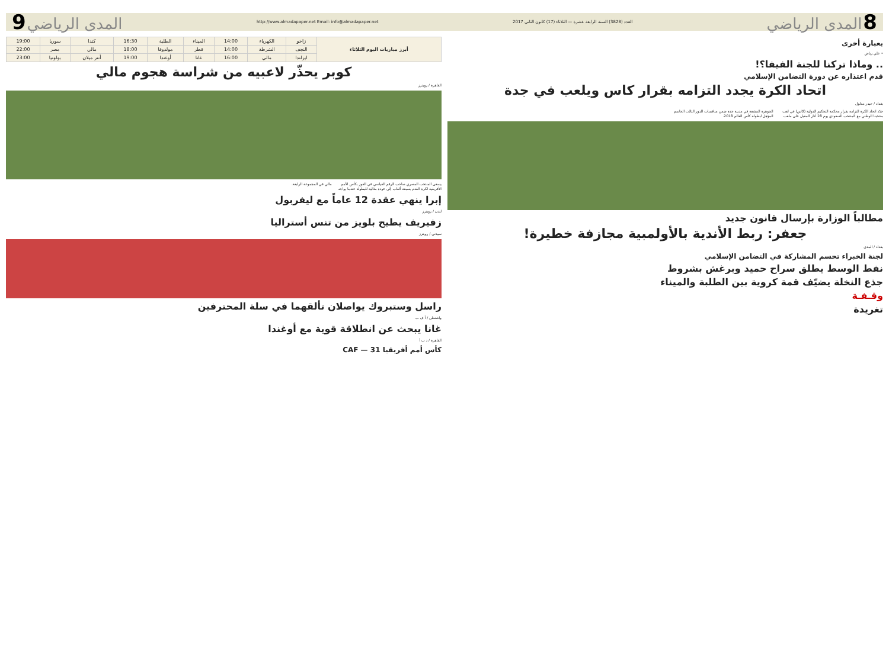8 المدى الرياضي العدد (3828) السنة الرابعة عشرة — الثلاثاء (17) كانون الثاني 2017 http://www.almadapaper.net Email: info@almadapaper.net المدى الرياضي 9
بعبارة أخرى
• علي رياض
.. وماذا تركنا للجنة الفيفا؟!
قدم اعتذاره عن دورة التضامن الإسلامي
اتحاد الكرة يجدد التزامه بقرار كاس ويلعب في جدة
بغداد / حيدر مدلول
جدّد اتحاد الكرة التزامه بقرار محكمة التحكيم الدولية (كاس) في لعب منتخبنا الوطني مع المنتخب السعودي يوم 28 آذار المقبل على ملعب الجوهرة المشعة في مدينة جدة ضمن منافسات الدور الثالث الحاسم المؤهل لبطولة كأس العالم 2018.
مطالباً الوزارة بإرسال قانون جديد
جعفر: ربط الأندية بالأولمبية مجازفة خطيرة!
بغداد / المدى
لجنة الخبراء تحسم المشاركة في التضامن الإسلامي
نفط الوسط يطلق سراح حميد وبرغش بشروط
جذع النخلة يضيّف قمة كروية بين الطلبة والميناء
وقـفـة
تغريدة
| أبرز مباريات اليوم الثلاثاء | زاخو | الكهرباء | 14:00 | الميناء | الطلبة | 16:30 | كندا | سوريا | 19:00 |
| | النجف | الشرطة | 14:00 | قطر | مولدوفا | 18:00 | مالي | مصر | 22:00 |
| | ايرلندا | مالي | 16:00 | غانا | أوغندا | 19:00 | أنتر ميلان | بولونيا | 23:00 |
كوبر يحذّر لاعبيه من شراسة هجوم مالي
القاهرة / رويترز
يسعى المنتخب المصري صاحب الرقم القياسي في الفوز بكأس الأمم الأفريقية لكرة القدم بسبعة ألقاب إلى عودة مثالية للبطولة عندما يواجه مالي في المجموعة الرابعة.
إبرا ينهي عقدة 12 عاماً مع ليفربول
لندن / رويترز
زفيريف يطيح بلويز من تنس أستراليا
سيدني / رويترز
راسل وستبروك يواصلان تألقهما في سلة المحترفين
واشنطن / أ ف ب
غانا يبحث عن انطلاقة قوية مع أوغندا
القاهرة / د ب أ
كأس أمم أفريقيا 31 — CAF